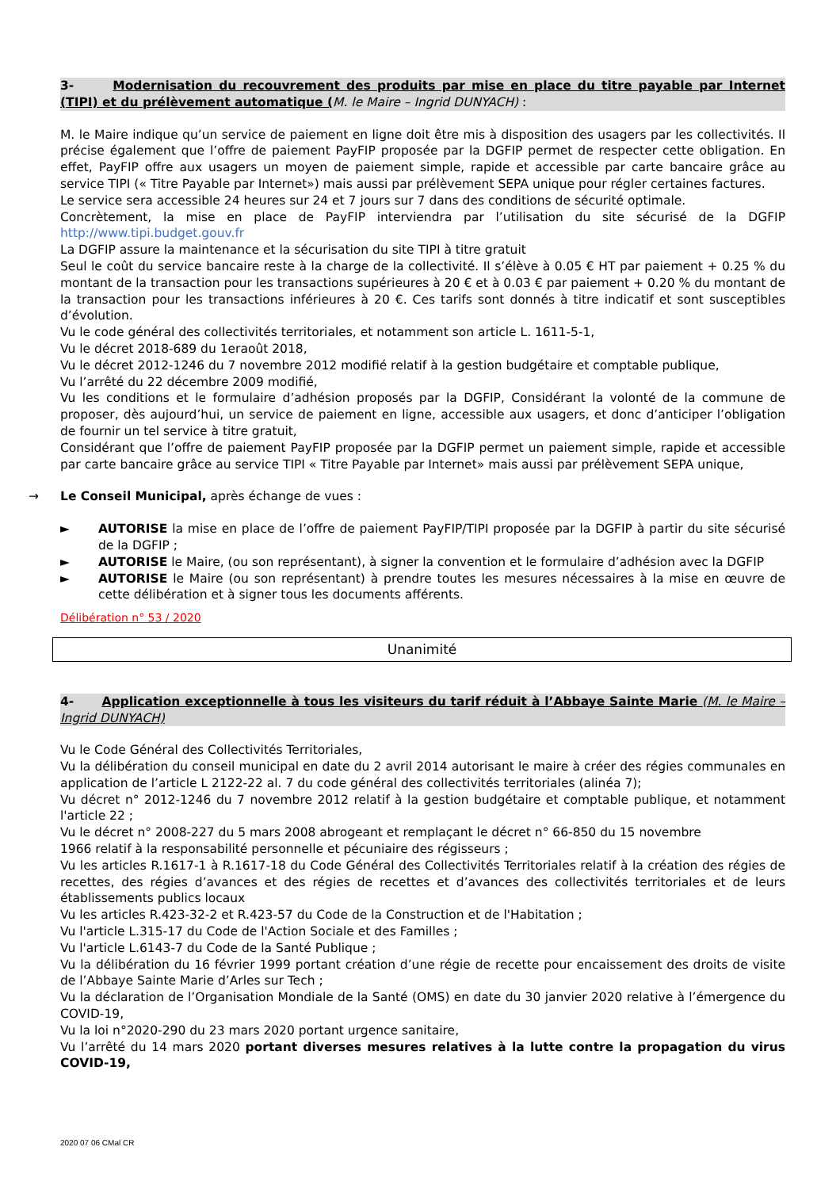3- Modernisation du recouvrement des produits par mise en place du titre payable par Internet (TIPI) et du prélèvement automatique (M. le Maire – Ingrid DUNYACH) :
M. le Maire indique qu’un service de paiement en ligne doit être mis à disposition des usagers par les collectivités. Il précise également que l’offre de paiement PayFIP proposée par la DGFIP permet de respecter cette obligation. En effet, PayFIP offre aux usagers un moyen de paiement simple, rapide et accessible par carte bancaire grâce au service TIPI (« Titre Payable par Internet») mais aussi par prélèvement SEPA unique pour régler certaines factures.
Le service sera accessible 24 heures sur 24 et 7 jours sur 7 dans des conditions de sécurité optimale.
Concrètement, la mise en place de PayFIP interviendra par l’utilisation du site sécurisé de la DGFIP http://www.tipi.budget.gouv.fr
La DGFIP assure la maintenance et la sécurisation du site TIPI à titre gratuit
Seul le coût du service bancaire reste à la charge de la collectivité. Il s’élève à 0.05 € HT par paiement + 0.25 % du montant de la transaction pour les transactions supérieures à 20 € et à 0.03 € par paiement + 0.20 % du montant de la transaction pour les transactions inférieures à 20 €. Ces tarifs sont donnés à titre indicatif et sont susceptibles d’évolution.
Vu le code général des collectivités territoriales, et notamment son article L. 1611-5-1,
Vu le décret 2018-689 du 1eraoût 2018,
Vu le décret 2012-1246 du 7 novembre 2012 modifié relatif à la gestion budgétaire et comptable publique,
Vu l’arrêté du 22 décembre 2009 modifié,
Vu les conditions et le formulaire d’adhésion proposés par la DGFIP, Considérant la volonté de la commune de proposer, dès aujourd’hui, un service de paiement en ligne, accessible aux usagers, et donc d’anticiper l’obligation de fournir un tel service à titre gratuit,
Considérant que l’offre de paiement PayFIP proposée par la DGFIP permet un paiement simple, rapide et accessible par carte bancaire grâce au service TIPI « Titre Payable par Internet» mais aussi par prélèvement SEPA unique,
→ Le Conseil Municipal, après échange de vues :
► AUTORISE la mise en place de l’offre de paiement PayFIP/TIPI proposée par la DGFIP à partir du site sécurisé de la DGFIP ;
► AUTORISE le Maire, (ou son représentant), à signer la convention et le formulaire d’adhésion avec la DGFIP
► AUTORISE le Maire (ou son représentant) à prendre toutes les mesures nécessaires à la mise en œuvre de cette délibération et à signer tous les documents afférents.
Délibération n° 53 / 2020
Unanimité
4- Application exceptionnelle à tous les visiteurs du tarif réduit à l’Abbaye Sainte Marie (M. le Maire – Ingrid DUNYACH)
Vu le Code Général des Collectivités Territoriales,
Vu la délibération du conseil municipal en date du 2 avril 2014 autorisant le maire à créer des régies communales en application de l’article L 2122-22 al. 7 du code général des collectivités territoriales (alinéa 7);
Vu décret n° 2012-1246 du 7 novembre 2012 relatif à la gestion budgétaire et comptable publique, et notamment l'article 22 ;
Vu le décret n° 2008-227 du 5 mars 2008 abrogeant et remplaçant le décret n° 66-850 du 15 novembre
1966 relatif à la responsabilité personnelle et pécuniaire des régisseurs ;
Vu les articles R.1617-1 à R.1617-18 du Code Général des Collectivités Territoriales relatif à la création des régies de recettes, des régies d’avances et des régies de recettes et d’avances des collectivités territoriales et de leurs établissements publics locaux
Vu les articles R.423-32-2 et R.423-57 du Code de la Construction et de l'Habitation ;
Vu l'article L.315-17 du Code de l'Action Sociale et des Familles ;
Vu l'article L.6143-7 du Code de la Santé Publique ;
Vu la délibération du 16 février 1999 portant création d’une régie de recette pour encaissement des droits de visite de l’Abbaye Sainte Marie d’Arles sur Tech ;
Vu la déclaration de l’Organisation Mondiale de la Santé (OMS) en date du 30 janvier 2020 relative à l’émergence du COVID-19,
Vu la loi n°2020-290 du 23 mars 2020 portant urgence sanitaire,
Vu l’arrêté du 14 mars 2020 portant diverses mesures relatives à la lutte contre la propagation du virus COVID-19,
2020 07 06 CMal CR